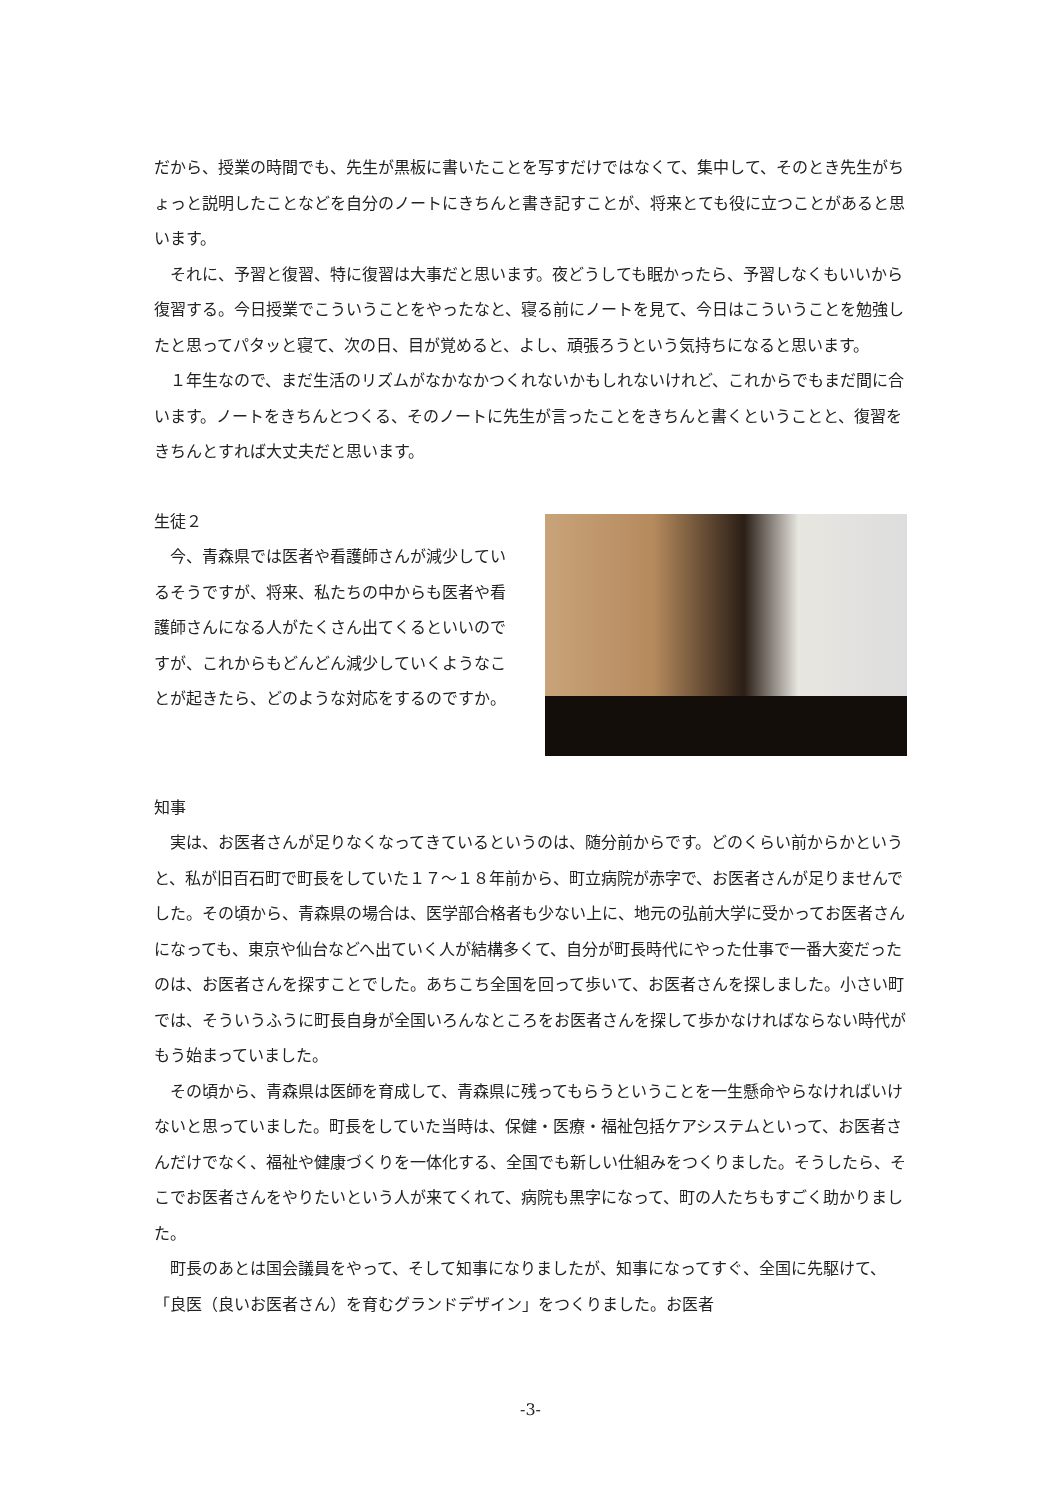だから、授業の時間でも、先生が黒板に書いたことを写すだけではなくて、集中して、そのとき先生がちょっと説明したことなどを自分のノートにきちんと書き記すことが、将来とても役に立つことがあると思います。
　それに、予習と復習、特に復習は大事だと思います。夜どうしても眠かったら、予習しなくもいいから復習する。今日授業でこういうことをやったなと、寝る前にノートを見て、今日はこういうことを勉強したと思ってパタッと寝て、次の日、目が覚めると、よし、頑張ろうという気持ちになると思います。
　１年生なので、まだ生活のリズムがなかなかつくれないかもしれないけれど、これからでもまだ間に合います。ノートをきちんとつくる、そのノートに先生が言ったことをきちんと書くということと、復習をきちんとすれば大丈夫だと思います。
生徒２
　今、青森県では医者や看護師さんが減少しているそうですが、将来、私たちの中からも医者や看護師さんになる人がたくさん出てくるといいのですが、これからもどんどん減少していくようなことが起きたら、どのような対応をするのですか。
知事
　実は、お医者さんが足りなくなってきているというのは、随分前からです。どのくらい前からかというと、私が旧百石町で町長をしていた１７～１８年前から、町立病院が赤字で、お医者さんが足りませんでした。その頃から、青森県の場合は、医学部合格者も少ない上に、地元の弘前大学に受かってお医者さんになっても、東京や仙台などへ出ていく人が結構多くて、自分が町長時代にやった仕事で一番大変だったのは、お医者さんを探すことでした。あちこち全国を回って歩いて、お医者さんを探しました。小さい町では、そういうふうに町長自身が全国いろんなところをお医者さんを探して歩かなければならない時代がもう始まっていました。
　その頃から、青森県は医師を育成して、青森県に残ってもらうということを一生懸命やらなければいけないと思っていました。町長をしていた当時は、保健・医療・福祉包括ケアシステムといって、お医者さんだけでなく、福祉や健康づくりを一体化する、全国でも新しい仕組みをつくりました。そうしたら、そこでお医者さんをやりたいという人が来てくれて、病院も黒字になって、町の人たちもすごく助かりました。
　町長のあとは国会議員をやって、そして知事になりましたが、知事になってすぐ、全国に先駆けて、「良医（良いお医者さん）を育むグランドデザイン」をつくりました。お医者
-3-